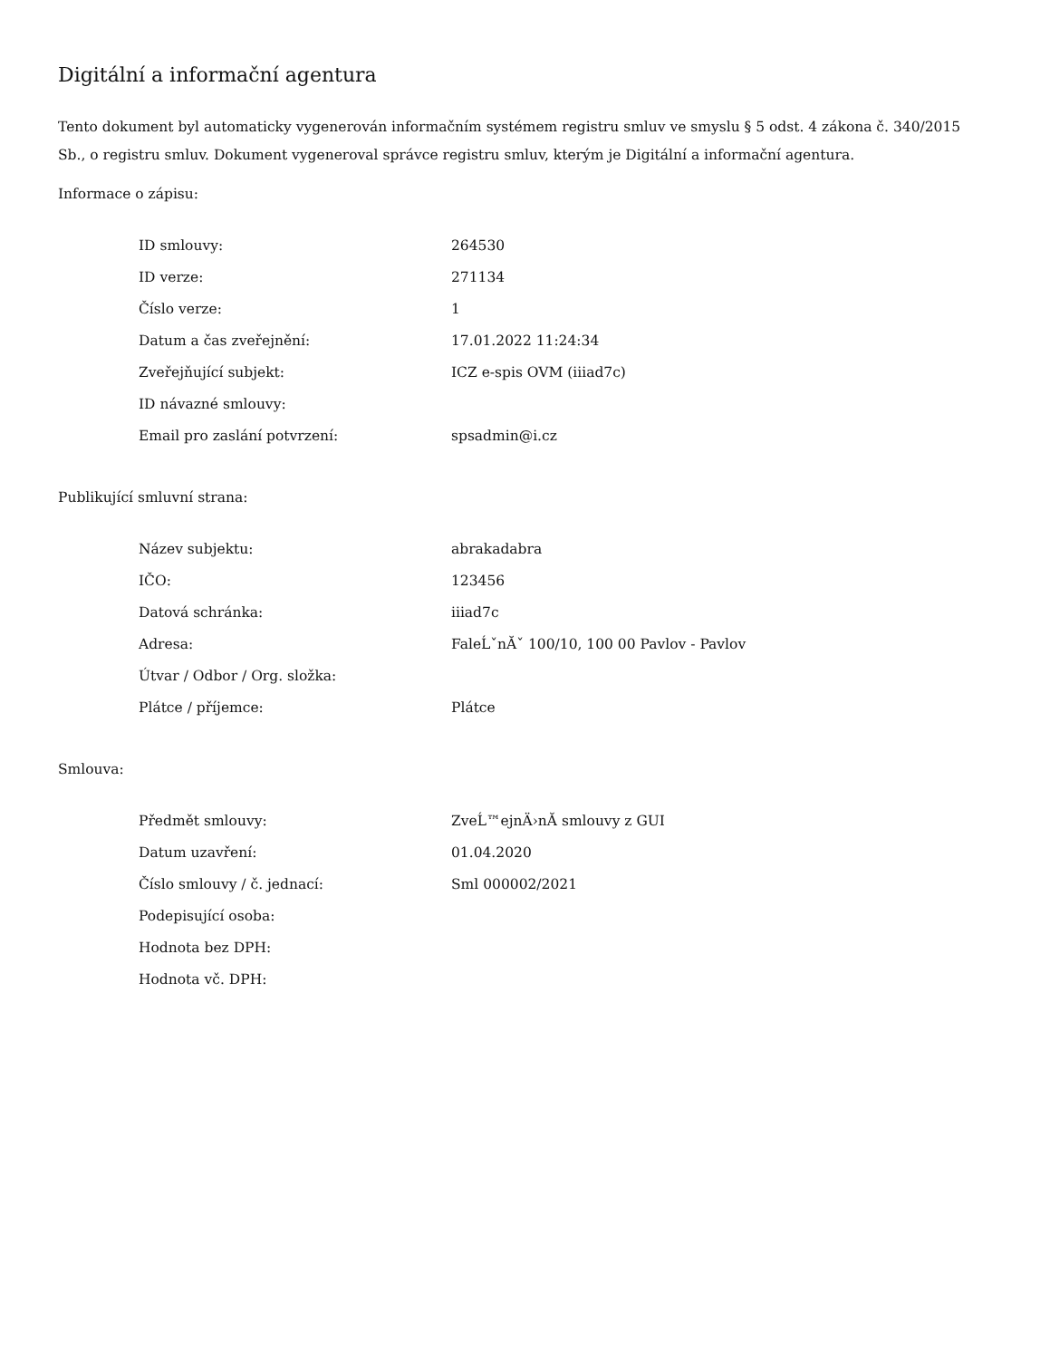Digitální a informační agentura
Tento dokument byl automaticky vygenerován informačním systémem registru smluv ve smyslu § 5 odst. 4 zákona č. 340/2015 Sb., o registru smluv. Dokument vygeneroval správce registru smluv, kterým je Digitální a informační agentura.
Informace o zápisu:
| ID smlouvy: | 264530 |
| ID verze: | 271134 |
| Číslo verze: | 1 |
| Datum a čas zveřejnění: | 17.01.2022 11:24:34 |
| Zveřejňující subjekt: | ICZ e-spis OVM (iiiad7c) |
| ID návazné smlouvy: | |
| Email pro zaslání potvrzení: | spsadmin@i.cz |
Publikující smluvní strana:
| Název subjektu: | abrakadabra |
| IČO: | 123456 |
| Datová schránka: | iiiad7c |
| Adresa: | FaleĹˇnĂˇ 100/10, 100 00 Pavlov - Pavlov |
| Útvar / Odbor / Org. složka: | |
| Plátce / příjemce: | Plátce |
Smlouva:
| Předmět smlouvy: | ZveĹ™ejnÄ›nĂ­ smlouvy z GUI |
| Datum uzavření: | 01.04.2020 |
| Číslo smlouvy / č. jednací: | Sml 000002/2021 |
| Podepisující osoba: | |
| Hodnota bez DPH: | |
| Hodnota vč. DPH: | |